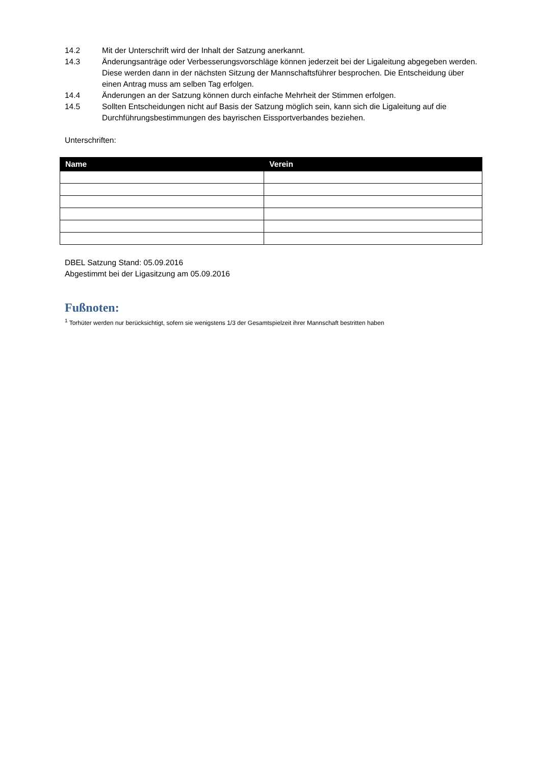14.2 Mit der Unterschrift wird der Inhalt der Satzung anerkannt.
14.3 Änderungsanträge oder Verbesserungsvorschläge können jederzeit bei der Ligaleitung abgegeben werden. Diese werden dann in der nächsten Sitzung der Mannschaftsführer besprochen. Die Entscheidung über einen Antrag muss am selben Tag erfolgen.
14.4 Änderungen an der Satzung können durch einfache Mehrheit der Stimmen erfolgen.
14.5 Sollten Entscheidungen nicht auf Basis der Satzung möglich sein, kann sich die Ligaleitung auf die Durchführungsbestimmungen des bayrischen Eissportverbandes beziehen.
Unterschriften:
| Name | Verein |
| --- | --- |
DBEL Satzung Stand: 05.09.2016
Abgestimmt bei der Ligasitzung am 05.09.2016
Fußnoten:
<sup>1</sup> Torhüter werden nur berücksichtigt, sofern sie wenigstens 1/3 der Gesamtspielzeit ihrer Mannschaft bestritten haben